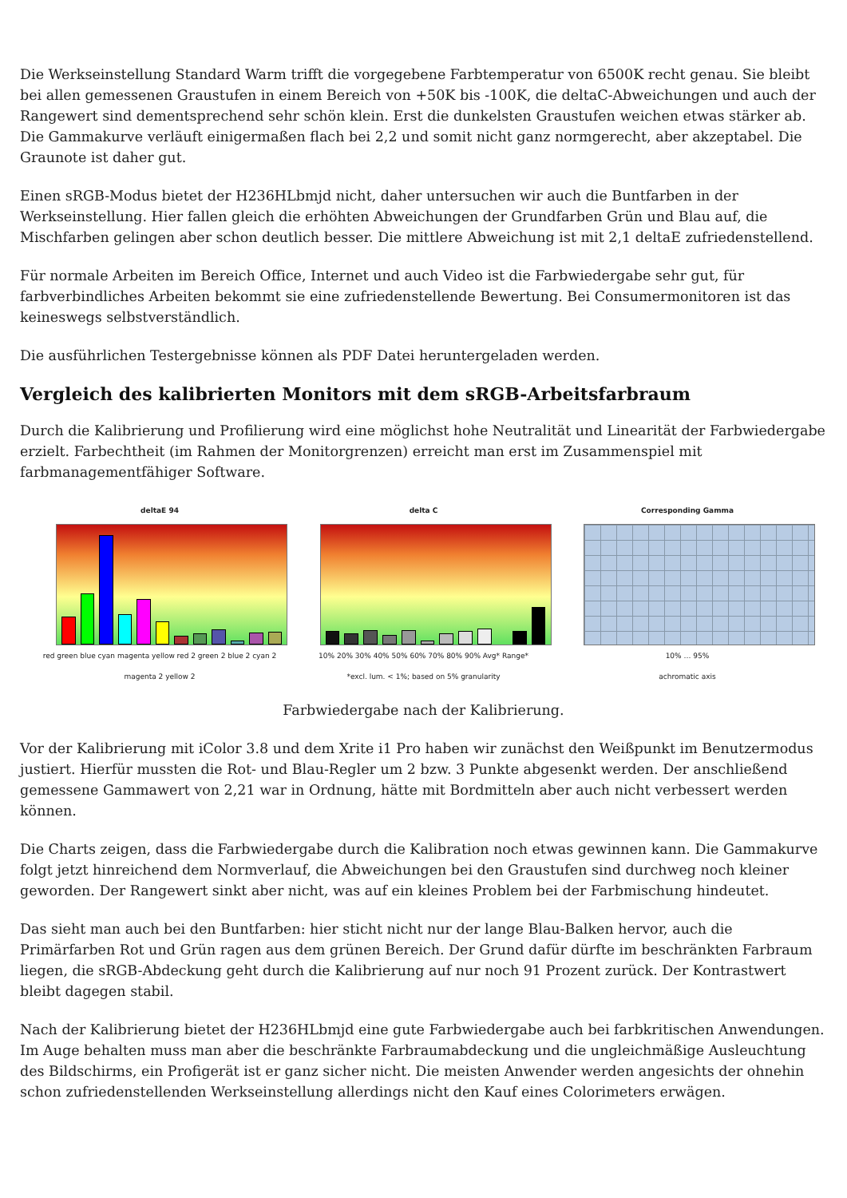Die Werkseinstellung Standard Warm trifft die vorgegebene Farbtemperatur von 6500K recht genau. Sie bleibt bei allen gemessenen Graustufen in einem Bereich von +50K bis -100K, die deltaC-Abweichungen und auch der Rangewert sind dementsprechend sehr schön klein. Erst die dunkelsten Graustufen weichen etwas stärker ab. Die Gammakurve verläuft einigermaßen flach bei 2,2 und somit nicht ganz normgerecht, aber akzeptabel. Die Graunote ist daher gut.
Einen sRGB-Modus bietet der H236HLbmjd nicht, daher untersuchen wir auch die Buntfarben in der Werkseinstellung. Hier fallen gleich die erhöhten Abweichungen der Grundfarben Grün und Blau auf, die Mischfarben gelingen aber schon deutlich besser. Die mittlere Abweichung ist mit 2,1 deltaE zufriedenstellend.
Für normale Arbeiten im Bereich Office, Internet und auch Video ist die Farbwiedergabe sehr gut, für farbverbindliches Arbeiten bekommt sie eine zufriedenstellende Bewertung. Bei Consumermonitoren ist das keineswegs selbstverständlich.
Die ausführlichen Testergebnisse können als PDF Datei heruntergeladen werden.
Vergleich des kalibrierten Monitors mit dem sRGB-Arbeitsfarbraum
Durch die Kalibrierung und Profilierung wird eine möglichst hohe Neutralität und Linearität der Farbwiedergabe erzielt. Farbechtheit (im Rahmen der Monitorgrenzen) erreicht man erst im Zusammenspiel mit farbmanagementfähiger Software.
deltaE 94
red green blue cyan magenta yellow red 2 green 2 blue 2 cyan 2 magenta 2 yellow 2
delta C
10% 20% 30% 40% 50% 60% 70% 80% 90% Avg* Range*
*excl. lum. < 1%; based on 5% granularity
Corresponding Gamma
10% … 95%
achromatic axis
Farbwiedergabe nach der Kalibrierung.
Vor der Kalibrierung mit iColor 3.8 und dem Xrite i1 Pro haben wir zunächst den Weißpunkt im Benutzermodus justiert. Hierfür mussten die Rot- und Blau-Regler um 2 bzw. 3 Punkte abgesenkt werden. Der anschließend gemessene Gammawert von 2,21 war in Ordnung, hätte mit Bordmitteln aber auch nicht verbessert werden können.
Die Charts zeigen, dass die Farbwiedergabe durch die Kalibration noch etwas gewinnen kann. Die Gammakurve folgt jetzt hinreichend dem Normverlauf, die Abweichungen bei den Graustufen sind durchweg noch kleiner geworden. Der Rangewert sinkt aber nicht, was auf ein kleines Problem bei der Farbmischung hindeutet.
Das sieht man auch bei den Buntfarben: hier sticht nicht nur der lange Blau-Balken hervor, auch die Primärfarben Rot und Grün ragen aus dem grünen Bereich. Der Grund dafür dürfte im beschränkten Farbraum liegen, die sRGB-Abdeckung geht durch die Kalibrierung auf nur noch 91 Prozent zurück. Der Kontrastwert bleibt dagegen stabil.
Nach der Kalibrierung bietet der H236HLbmjd eine gute Farbwiedergabe auch bei farbkritischen Anwendungen. Im Auge behalten muss man aber die beschränkte Farbraumabdeckung und die ungleichmäßige Ausleuchtung des Bildschirms, ein Profigerät ist er ganz sicher nicht. Die meisten Anwender werden angesichts der ohnehin schon zufriedenstellenden Werkseinstellung allerdings nicht den Kauf eines Colorimeters erwägen.